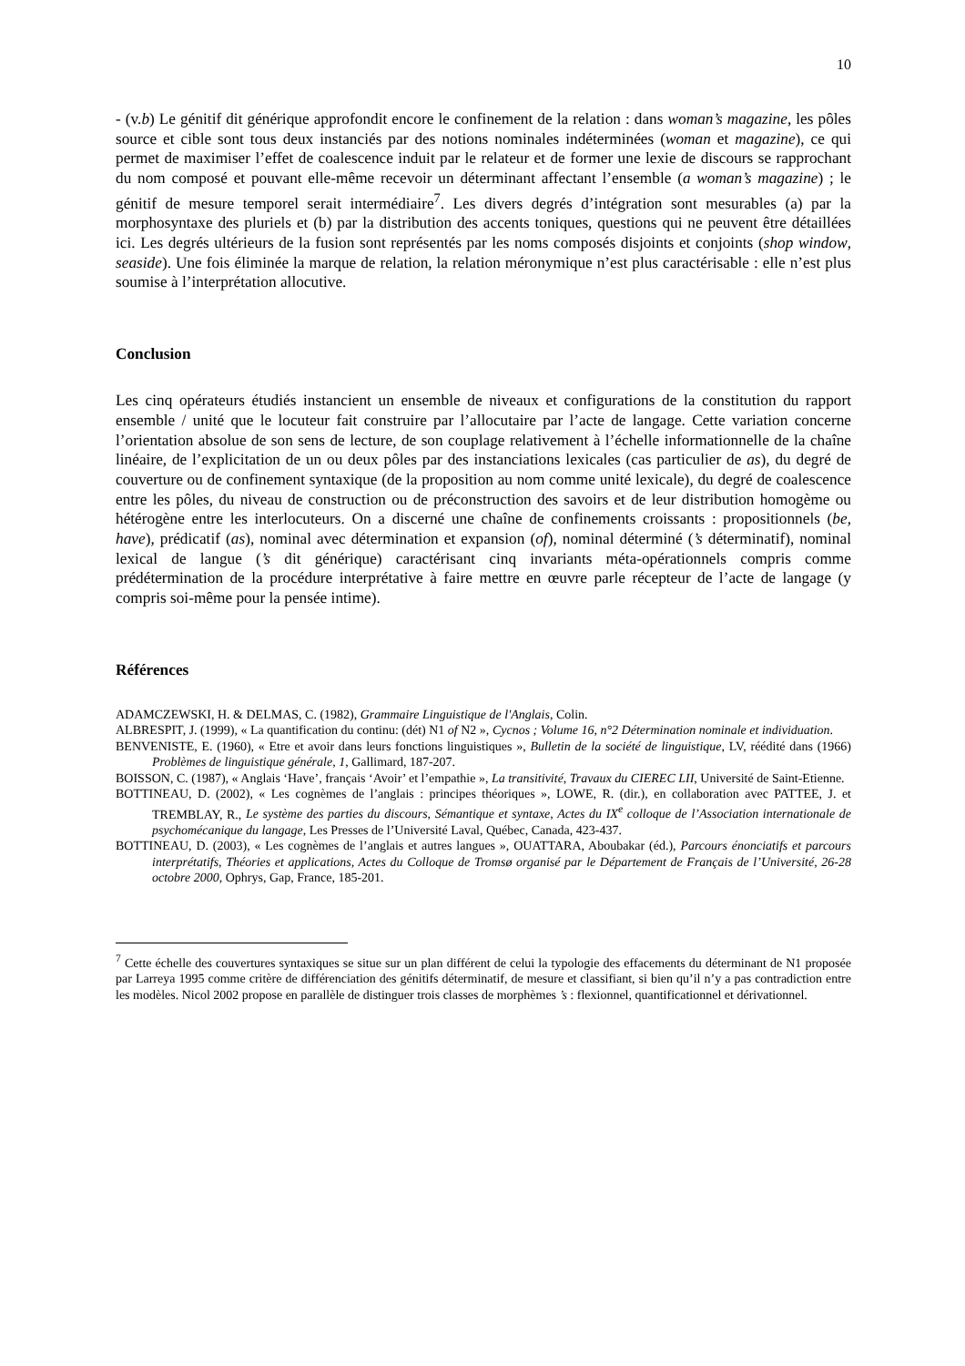10
- (v.b) Le génitif dit générique approfondit encore le confinement de la relation : dans woman’s magazine, les pôles source et cible sont tous deux instanciés par des notions nominales indéterminées (woman et magazine), ce qui permet de maximiser l’effet de coalescence induit par le relateur et de former une lexie de discours se rapprochant du nom composé et pouvant elle-même recevoir un déterminant affectant l’ensemble (a woman’s magazine) ; le génitif de mesure temporel serait intermédiaire<sup>7</sup>. Les divers degrés d’intégration sont mesurables (a) par la morphosyntaxe des pluriels et (b) par la distribution des accents toniques, questions qui ne peuvent être détaillées ici. Les degrés ultérieurs de la fusion sont représentés par les noms composés disjoints et conjoints (shop window, seaside). Une fois éliminée la marque de relation, la relation méronymique n’est plus caractérisable : elle n’est plus soumise à l’interprétation allocutive.
Conclusion
Les cinq opérateurs étudiés instancient un ensemble de niveaux et configurations de la constitution du rapport ensemble / unité que le locuteur fait construire par l’allocutaire par l’acte de langage. Cette variation concerne l’orientation absolue de son sens de lecture, de son couplage relativement à l’échelle informationnelle de la chaîne linéaire, de l’explicitation de un ou deux pôles par des instanciations lexicales (cas particulier de as), du degré de couverture ou de confinement syntaxique (de la proposition au nom comme unité lexicale), du degré de coalescence entre les pôles, du niveau de construction ou de préconstruction des savoirs et de leur distribution homogème ou hétérogène entre les interlocuteurs. On a discerné une chaîne de confinements croissants : propositionnels (be, have), prédicatif (as), nominal avec détermination et expansion (of), nominal déterminé (’s déterminatif), nominal lexical de langue (’s dit générique) caractérisant cinq invariants méta-opérationnels compris comme prédétermination de la procédure interprétative à faire mettre en œuvre parle récepteur de l’acte de langage (y compris soi-même pour la pensée intime).
Références
ADAMCZEWSKI, H. & DELMAS, C. (1982), Grammaire Linguistique de l'Anglais, Colin.
ALBRESPIT, J. (1999), « La quantification du continu: (dét) N1 of N2 », Cycnos ; Volume 16, n°2 Détermination nominale et individuation.
BENVENISTE, E. (1960), « Etre et avoir dans leurs fonctions linguistiques », Bulletin de la société de linguistique, LV, réédité dans (1966) Problèmes de linguistique générale, 1, Gallimard, 187-207.
BOISSON, C. (1987), « Anglais ‘Have’, français ‘Avoir’ et l’empathie », La transitivité, Travaux du CIEREC LII, Université de Saint-Etienne.
BOTTINEAU, D. (2002), « Les cognèmes de l’anglais : principes théoriques », LOWE, R. (dir.), en collaboration avec PATTEE, J. et TREMBLAY, R., Le système des parties du discours, Sémantique et syntaxe, Actes du IX<sup>e</sup> colloque de l’Association internationale de psychomécanique du langage, Les Presses de l’Université Laval, Québec, Canada, 423-437.
BOTTINEAU, D. (2003), « Les cognèmes de l’anglais et autres langues », OUATTARA, Aboubakar (éd.), Parcours énonciatifs et parcours interprétatifs, Théories et applications, Actes du Colloque de Tromsø organisé par le Département de Français de l’Université, 26-28 octobre 2000, Ophrys, Gap, France, 185-201.
<sup>7</sup> Cette échelle des couvertures syntaxiques se situe sur un plan différent de celui la typologie des effacements du déterminant de N1 proposée par Larreya 1995 comme critère de différenciation des génitifs déterminatif, de mesure et classifiant, si bien qu’il n’y a pas contradiction entre les modèles. Nicol 2002 propose en parallèle de distinguer trois classes de morphèmes ’s : flexionnel, quantificationnel et dérivationnel.